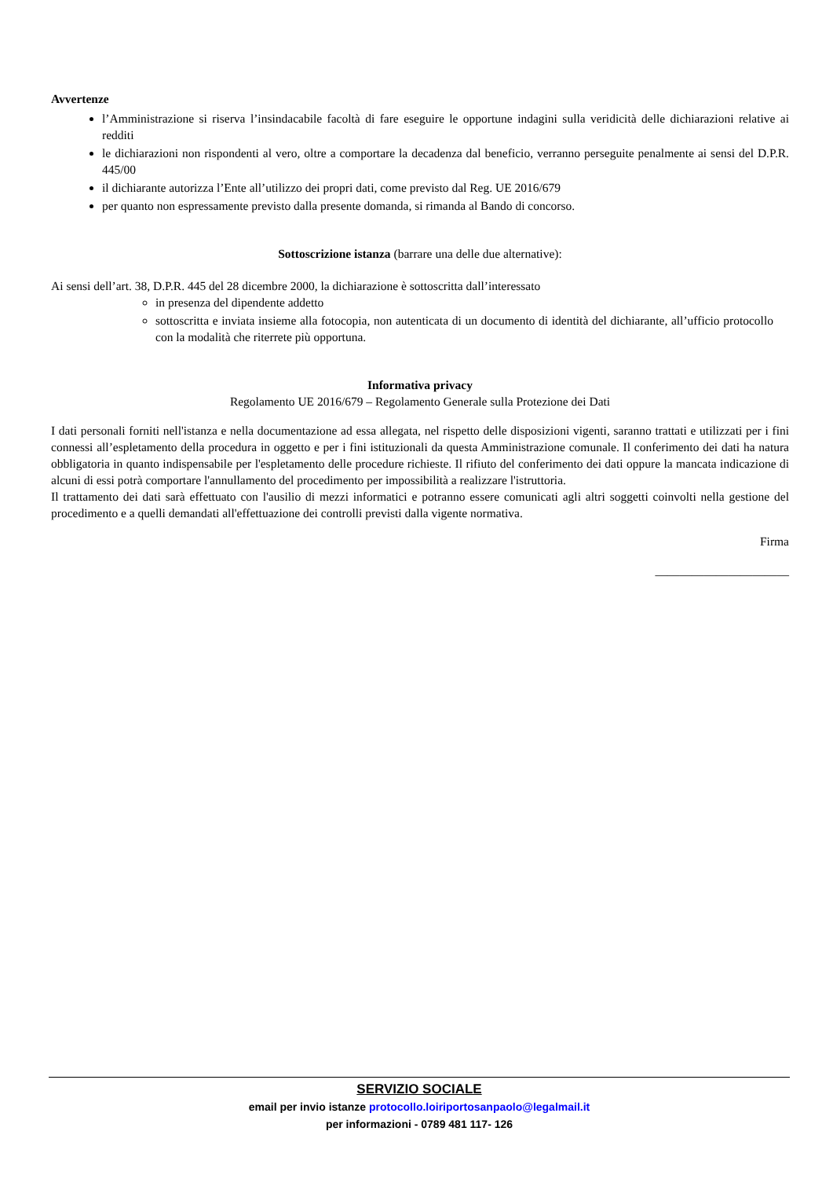Avvertenze
l’Amministrazione si riserva l’insindacabile facoltà di fare eseguire le opportune indagini sulla veridicità delle dichiarazioni relative ai redditi
le dichiarazioni non rispondenti al vero, oltre a comportare la decadenza dal beneficio, verranno perseguite penalmente ai sensi del D.P.R. 445/00
il dichiarante autorizza l’Ente all’utilizzo dei propri dati, come previsto dal Reg. UE 2016/679
per quanto non espressamente previsto dalla presente domanda, si rimanda al Bando di concorso.
Sottoscrizione istanza (barrare una delle due alternative):
Ai sensi dell’art. 38, D.P.R. 445 del 28 dicembre 2000, la dichiarazione è sottoscritta dall’interessato
in presenza del dipendente addetto
sottoscritta e inviata insieme alla fotocopia, non autenticata di un documento di identità del dichiarante, all’ufficio protocollo con la modalità che riterrete più opportuna.
Informativa privacy
Regolamento UE 2016/679 – Regolamento Generale sulla Protezione dei Dati
I dati personali forniti nell'istanza e nella documentazione ad essa allegata, nel rispetto delle disposizioni vigenti, saranno trattati e utilizzati per i fini connessi all’espletamento della procedura in oggetto e per i fini istituzionali da questa Amministrazione comunale. Il conferimento dei dati ha natura obbligatoria in quanto indispensabile per l'espletamento delle procedure richieste. Il rifiuto del conferimento dei dati oppure la mancata indicazione di alcuni di essi potrà comportare l'annullamento del procedimento per impossibilità a realizzare l'istruttoria.
Il trattamento dei dati sarà effettuato con l'ausilio di mezzi informatici e potranno essere comunicati agli altri soggetti coinvolti nella gestione del procedimento e a quelli demandati all'effettuazione dei controlli previsti dalla vigente normativa.
Firma
______________________
SERVIZIO SOCIALE
email per invio istanze protocollo.loiriportosanpaolo@legalmail.it
per informazioni - 0789 481 117- 126